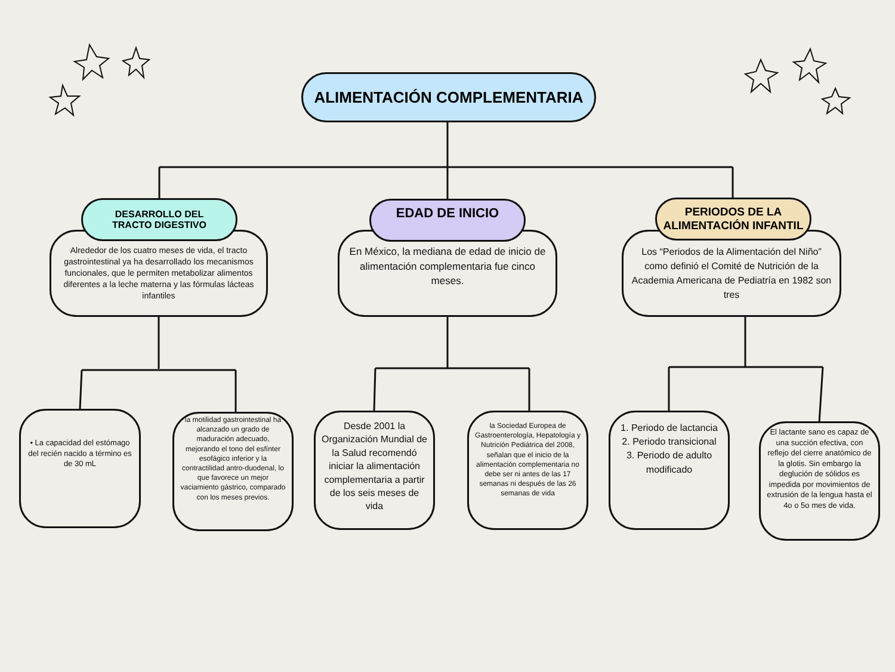ALIMENTACIÓN COMPLEMENTARIA
Alrededor de los cuatro meses de vida, el tracto gastrointestinal ya ha desarrollado los mecanismos funcionales, que le permiten metabolizar alimentos diferentes a la leche materna y las fórmulas lácteas infantiles
DESARROLLO DEL
TRACTO DIGESTIVO
En México, la mediana de edad de inicio de alimentación complementaria fue cinco meses.
EDAD DE INICIO
Los “Periodos de la Alimentación del Niño” como definió el Comité de Nutrición de la Academia Americana de Pediatría en 1982 son tres
PERIODOS DE LA ALIMENTACIÓN INFANTIL
• La capacidad del estómago del recién nacido a término es de 30 mL
la motilidad gastrointestinal ha alcanzado un grado de maduración adecuado, mejorando el tono del esfínter esofágico inferior y la contractilidad antro-duodenal, lo que favorece un mejor vaciamiento gástrico, comparado con los meses previos.
Desde 2001 la Organización Mundial de la Salud recomendó iniciar la alimentación complementaria a partir de los seis meses de vida
la Sociedad Europea de Gastroenterología, Hepatología y Nutrición Pediátrica del 2008, señalan que el inicio de la alimentación complementaria no debe ser ni antes de las 17 semanas ni después de las 26 semanas de vida
1. Periodo de lactancia
2. Periodo transicional
3. Periodo de adulto modificado
El lactante sano es capaz de una succión efectiva, con reflejo del cierre anatómico de la glotis. Sin embargo la deglución de sólidos es impedida por movimientos de extrusión de la lengua hasta el 4o o 5o mes de vida.